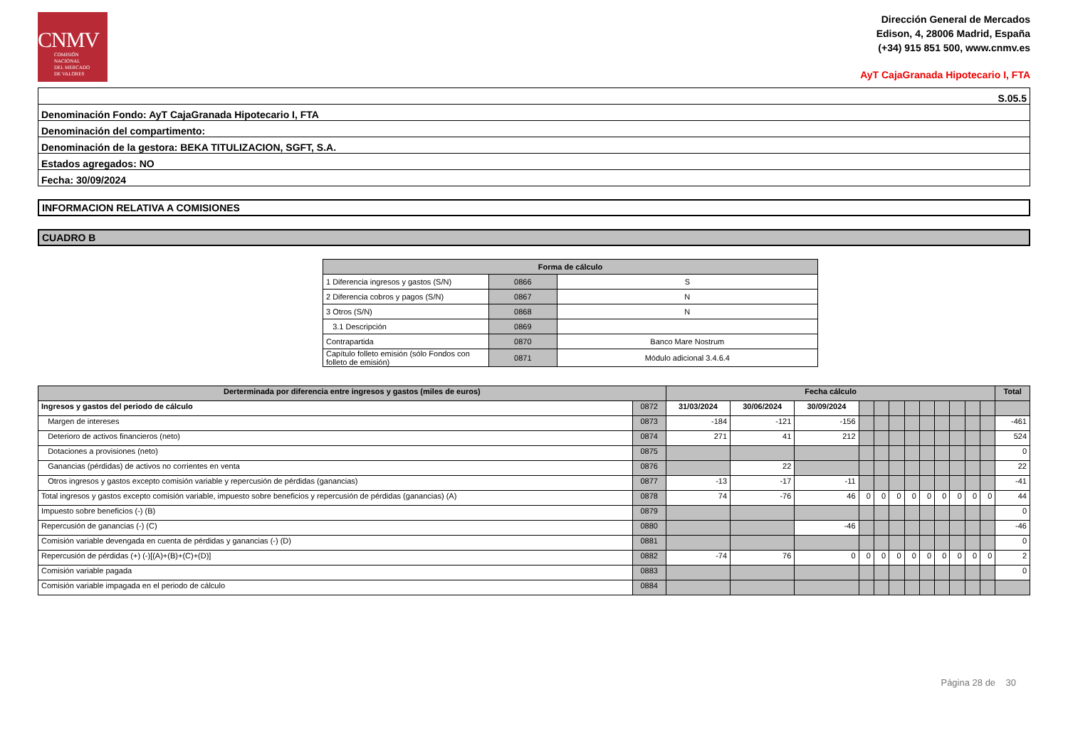CNMV
COMISIÓN
NACIONAL
DEL MERCADO
DE VALORES
Dirección General de Mercados
Edison, 4, 28006 Madrid, España
(+34) 915 851 500, www.cnmv.es
AyT CajaGranada Hipotecario I, FTA
| S.05.5 |
| Denominación Fondo: AyT CajaGranada Hipotecario I, FTA |
| Denominación del compartimento: |
| Denominación de la gestora: BEKA TITULIZACION, SGFT, S.A. |
| Estados agregados: NO |
| Fecha: 30/09/2024 |
INFORMACION RELATIVA A COMISIONES
CUADRO B
| Forma de cálculo | | |
| --- | --- | --- |
| 1 Diferencia ingresos y gastos (S/N) | 0866 | S |
| 2 Diferencia cobros y pagos (S/N) | 0867 | N |
| 3 Otros (S/N) | 0868 | N |
| 3.1 Descripción | 0869 | |
| Contrapartida | 0870 | Banco Mare Nostrum |
| Capítulo folleto emisión (sólo Fondos con folleto de emisión) | 0871 | Módulo adicional 3.4.6.4 |
| Derterminada por diferencia entre ingresos y gastos (miles de euros) | | Fecha cálculo | | | | | | | | | | | | Total |
| --- | --- | --- | --- | --- | --- | --- | --- | --- | --- | --- | --- | --- | --- | --- |
| Ingresos y gastos del periodo de cálculo | 0872 | 31/03/2024 | 30/06/2024 | 30/09/2024 | | | | | | | | | | |
| Margen de intereses | 0873 | -184 | -121 | -156 | | | | | | | | | | -461 |
| Deterioro de activos financieros (neto) | 0874 | 271 | 41 | 212 | | | | | | | | | | 524 |
| Dotaciones a provisiones (neto) | 0875 | | | | | | | | | | | | | 0 |
| Ganancias (pérdidas) de activos no corrientes en venta | 0876 | | 22 | | | | | | | | | | | 22 |
| Otros ingresos y gastos excepto comisión variable y repercusión de pérdidas (ganancias) | 0877 | -13 | -17 | -11 | | | | | | | | | | -41 |
| Total ingresos y gastos excepto comisión variable, impuesto sobre beneficios y repercusión de pérdidas (ganancias) (A) | 0878 | 74 | -76 | 46 | 0 | 0 | 0 | 0 | 0 | 0 | 0 | 0 | 0 | 44 |
| Impuesto sobre beneficios (-) (B) | 0879 | | | | | | | | | | | | | 0 |
| Repercusión de ganancias (-) (C) | 0880 | | | -46 | | | | | | | | | | -46 |
| Comisión variable devengada en cuenta de pérdidas y ganancias (-) (D) | 0881 | | | | | | | | | | | | | 0 |
| Repercusión de pérdidas (+) (-)[(A)+(B)+(C)+(D)] | 0882 | -74 | 76 | 0 | 0 | 0 | 0 | 0 | 0 | 0 | 0 | 0 | 0 | 2 |
| Comisión variable pagada | 0883 | | | | | | | | | | | | | 0 |
| Comisión variable impagada en el periodo de cálculo | 0884 | | | | | | | | | | | | | |
Página 28 de 30